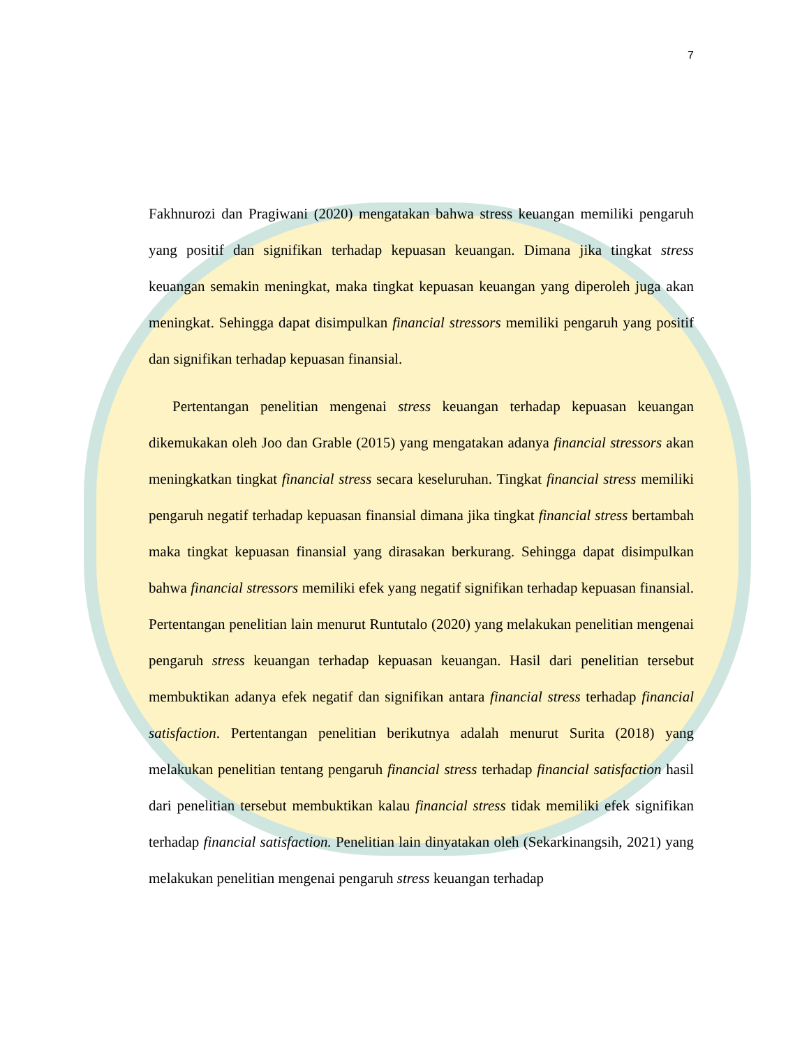7
Fakhnurozi dan Pragiwani (2020) mengatakan bahwa stress keuangan memiliki pengaruh yang positif dan signifikan terhadap kepuasan keuangan. Dimana jika tingkat stress keuangan semakin meningkat, maka tingkat kepuasan keuangan yang diperoleh juga akan meningkat. Sehingga dapat disimpulkan financial stressors memiliki pengaruh yang positif dan signifikan terhadap kepuasan finansial.
Pertentangan penelitian mengenai stress keuangan terhadap kepuasan keuangan dikemukakan oleh Joo dan Grable (2015) yang mengatakan adanya financial stressors akan meningkatkan tingkat financial stress secara keseluruhan. Tingkat financial stress memiliki pengaruh negatif terhadap kepuasan finansial dimana jika tingkat financial stress bertambah maka tingkat kepuasan finansial yang dirasakan berkurang. Sehingga dapat disimpulkan bahwa financial stressors memiliki efek yang negatif signifikan terhadap kepuasan finansial. Pertentangan penelitian lain menurut Runtutalo (2020) yang melakukan penelitian mengenai pengaruh stress keuangan terhadap kepuasan keuangan. Hasil dari penelitian tersebut membuktikan adanya efek negatif dan signifikan antara financial stress terhadap financial satisfaction. Pertentangan penelitian berikutnya adalah menurut Surita (2018) yang melakukan penelitian tentang pengaruh financial stress terhadap financial satisfaction hasil dari penelitian tersebut membuktikan kalau financial stress tidak memiliki efek signifikan terhadap financial satisfaction. Penelitian lain dinyatakan oleh (Sekarkinangsih, 2021) yang melakukan penelitian mengenai pengaruh stress keuangan terhadap